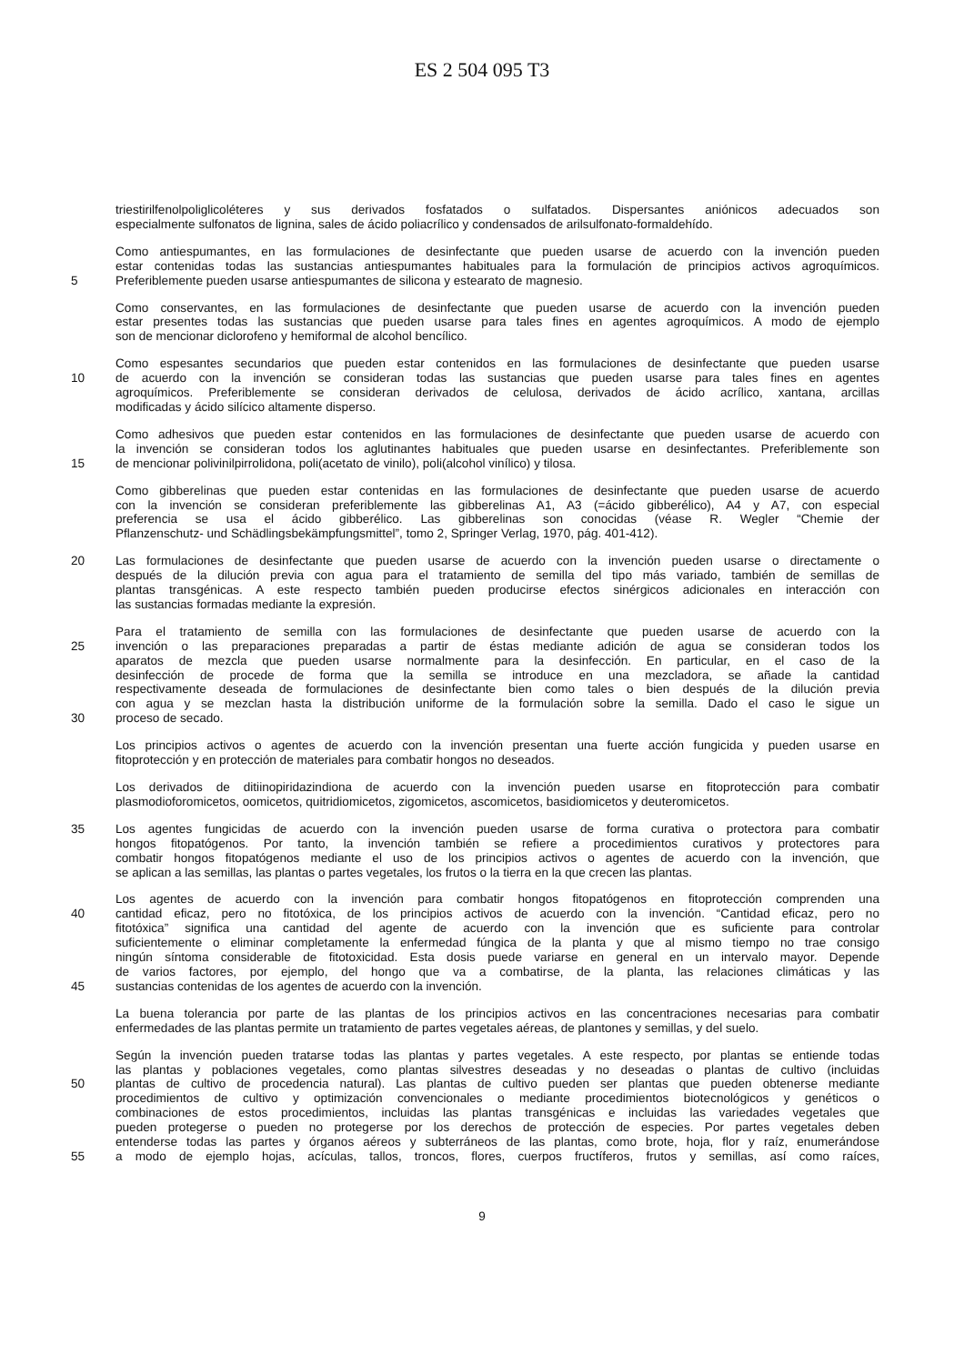ES 2 504 095 T3
triestirilfenolpoliglicoléteres y sus derivados fosfatados o sulfatados. Dispersantes aniónicos adecuados son
especialmente sulfonatos de lignina, sales de ácido poliacrílico y condensados de arilsulfonato-formaldehído.
Como antiespumantes, en las formulaciones de desinfectante que pueden usarse de acuerdo con la invención pueden
estar contenidas todas las sustancias antiespumantes habituales para la formulación de principios activos agroquímicos.
5 Preferiblemente pueden usarse antiespumantes de silicona y estearato de magnesio.
Como conservantes, en las formulaciones de desinfectante que pueden usarse de acuerdo con la invención pueden
estar presentes todas las sustancias que pueden usarse para tales fines en agentes agroquímicos. A modo de ejemplo
son de mencionar diclorofeno y hemiformal de alcohol bencílico.
Como espesantes secundarios que pueden estar contenidos en las formulaciones de desinfectante que pueden usarse
10 de acuerdo con la invención se consideran todas las sustancias que pueden usarse para tales fines en agentes
agroquímicos. Preferiblemente se consideran derivados de celulosa, derivados de ácido acrílico, xantana, arcillas
modificadas y ácido silícico altamente disperso.
Como adhesivos que pueden estar contenidos en las formulaciones de desinfectante que pueden usarse de acuerdo con
la invención se consideran todos los aglutinantes habituales que pueden usarse en desinfectantes. Preferiblemente son
15 de mencionar polivinilpirrolidona, poli(acetato de vinilo), poli(alcohol vinílico) y tilosa.
Como gibberelinas que pueden estar contenidas en las formulaciones de desinfectante que pueden usarse de acuerdo
con la invención se consideran preferiblemente las gibberelinas A1, A3 (=ácido gibberélico), A4 y A7, con especial
preferencia se usa el ácido gibberélico. Las gibberelinas son conocidas (véase R. Wegler “Chemie der
Pflanzenschutz- und Schädlingsbekämpfungsmittel”, tomo 2, Springer Verlag, 1970, pág. 401-412).
20 Las formulaciones de desinfectante que pueden usarse de acuerdo con la invención pueden usarse o directamente o
después de la dilución previa con agua para el tratamiento de semilla del tipo más variado, también de semillas de
plantas transgénicas. A este respecto también pueden producirse efectos sinérgicos adicionales en interacción con
las sustancias formadas mediante la expresión.
Para el tratamiento de semilla con las formulaciones de desinfectante que pueden usarse de acuerdo con la
25 invención o las preparaciones preparadas a partir de éstas mediante adición de agua se consideran todos los
aparatos de mezcla que pueden usarse normalmente para la desinfección. En particular, en el caso de la
desinfección de procede de forma que la semilla se introduce en una mezcladora, se añade la cantidad
respectivamente deseada de formulaciones de desinfectante bien como tales o bien después de la dilución previa
con agua y se mezclan hasta la distribución uniforme de la formulación sobre la semilla. Dado el caso le sigue un
30 proceso de secado.
Los principios activos o agentes de acuerdo con la invención presentan una fuerte acción fungicida y pueden usarse en
fitoprotección y en protección de materiales para combatir hongos no deseados.
Los derivados de ditiinopiridazindiona de acuerdo con la invención pueden usarse en fitoprotección para combatir
plasmodioforomicetos, oomicetos, quitridiomicetos, zigomicetos, ascomicetos, basidiomicetos y deuteromicetos.
35 Los agentes fungicidas de acuerdo con la invención pueden usarse de forma curativa o protectora para combatir
hongos fitopatógenos. Por tanto, la invención también se refiere a procedimientos curativos y protectores para
combatir hongos fitopatógenos mediante el uso de los principios activos o agentes de acuerdo con la invención, que
se aplican a las semillas, las plantas o partes vegetales, los frutos o la tierra en la que crecen las plantas.
Los agentes de acuerdo con la invención para combatir hongos fitopatógenos en fitoprotección comprenden una
40 cantidad eficaz, pero no fitotóxica, de los principios activos de acuerdo con la invención. “Cantidad eficaz, pero no
fitotóxica” significa una cantidad del agente de acuerdo con la invención que es suficiente para controlar
suficientemente o eliminar completamente la enfermedad fúngica de la planta y que al mismo tiempo no trae consigo
ningún síntoma considerable de fitotoxicidad. Esta dosis puede variarse en general en un intervalo mayor. Depende
de varios factores, por ejemplo, del hongo que va a combatirse, de la planta, las relaciones climáticas y las
45 sustancias contenidas de los agentes de acuerdo con la invención.
La buena tolerancia por parte de las plantas de los principios activos en las concentraciones necesarias para combatir
enfermedades de las plantas permite un tratamiento de partes vegetales aéreas, de plantones y semillas, y del suelo.
Según la invención pueden tratarse todas las plantas y partes vegetales. A este respecto, por plantas se entiende todas
las plantas y poblaciones vegetales, como plantas silvestres deseadas y no deseadas o plantas de cultivo (incluidas
50 plantas de cultivo de procedencia natural). Las plantas de cultivo pueden ser plantas que pueden obtenerse mediante
procedimientos de cultivo y optimización convencionales o mediante procedimientos biotecnológicos y genéticos o
combinaciones de estos procedimientos, incluidas las plantas transgénicas e incluidas las variedades vegetales que
pueden protegerse o pueden no protegerse por los derechos de protección de especies. Por partes vegetales deben
entenderse todas las partes y órganos aéreos y subterráneos de las plantas, como brote, hoja, flor y raíz, enumerándose
55 a modo de ejemplo hojas, acículas, tallos, troncos, flores, cuerpos fructíferos, frutos y semillas, así como raíces,
9